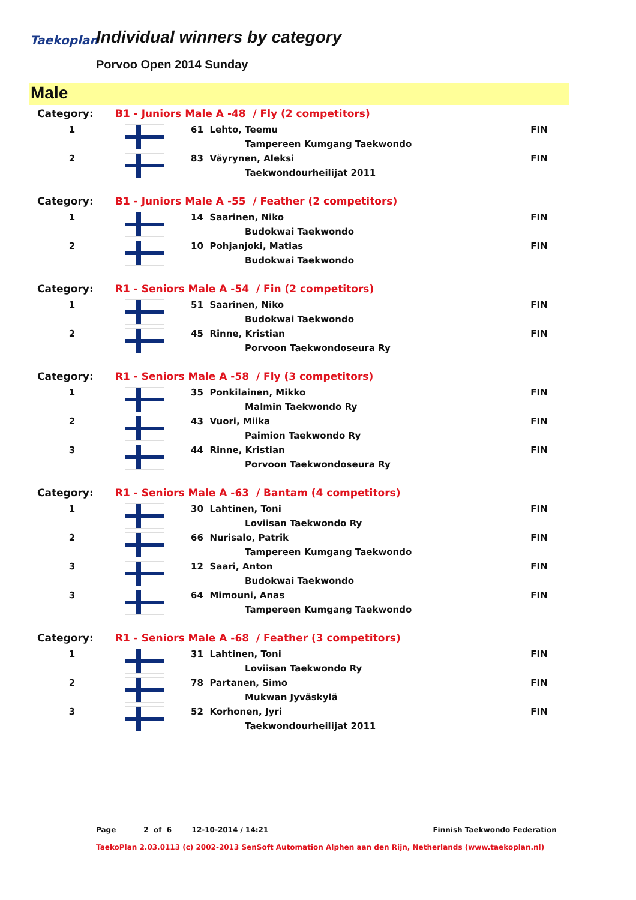Taekoplan
Individual winners by category
Porvoo Open 2014 Sunday
Male
| Category: | B1 - Juniors Male A -48 / Fly (2 competitors) | | |
| 1 | | 61 Lehto, Teemu | FIN |
| | | Tampereen Kumgang Taekwondo | |
| 2 | | 83 Väyrynen, Aleksi | FIN |
| | | Taekwondourheilijat 2011 | |
| Category: | B1 - Juniors Male A -55 / Feather (2 competitors) | | |
| 1 | | 14 Saarinen, Niko | FIN |
| | | Budokwai Taekwondo | |
| 2 | | 10 Pohjanjoki, Matias | FIN |
| | | Budokwai Taekwondo | |
| Category: | R1 - Seniors Male A -54 / Fin (2 competitors) | | |
| 1 | | 51 Saarinen, Niko | FIN |
| | | Budokwai Taekwondo | |
| 2 | | 45 Rinne, Kristian | FIN |
| | | Porvoon Taekwondoseura Ry | |
| Category: | R1 - Seniors Male A -58 / Fly (3 competitors) | | |
| 1 | | 35 Ponkilainen, Mikko | FIN |
| | | Malmin Taekwondo Ry | |
| 2 | | 43 Vuori, Miika | FIN |
| | | Paimion Taekwondo Ry | |
| 3 | | 44 Rinne, Kristian | FIN |
| | | Porvoon Taekwondoseura Ry | |
| Category: | R1 - Seniors Male A -63 / Bantam (4 competitors) | | |
| 1 | | 30 Lahtinen, Toni | FIN |
| | | Loviisan Taekwondo Ry | |
| 2 | | 66 Nurisalo, Patrik | FIN |
| | | Tampereen Kumgang Taekwondo | |
| 3 | | 12 Saari, Anton | FIN |
| | | Budokwai Taekwondo | |
| 3 | | 64 Mimouni, Anas | FIN |
| | | Tampereen Kumgang Taekwondo | |
| Category: | R1 - Seniors Male A -68 / Feather (3 competitors) | | |
| 1 | | 31 Lahtinen, Toni | FIN |
| | | Loviisan Taekwondo Ry | |
| 2 | | 78 Partanen, Simo | FIN |
| | | Mukwan Jyväskylä | |
| 3 | | 52 Korhonen, Jyri | FIN |
| | | Taekwondourheilijat 2011 | |
Page 2 of 6 12-10-2014 / 14:21 Finnish Taekwondo Federation
TaekoPlan 2.03.0113 (c) 2002-2013 SenSoft Automation Alphen aan den Rijn, Netherlands (www.taekoplan.nl)